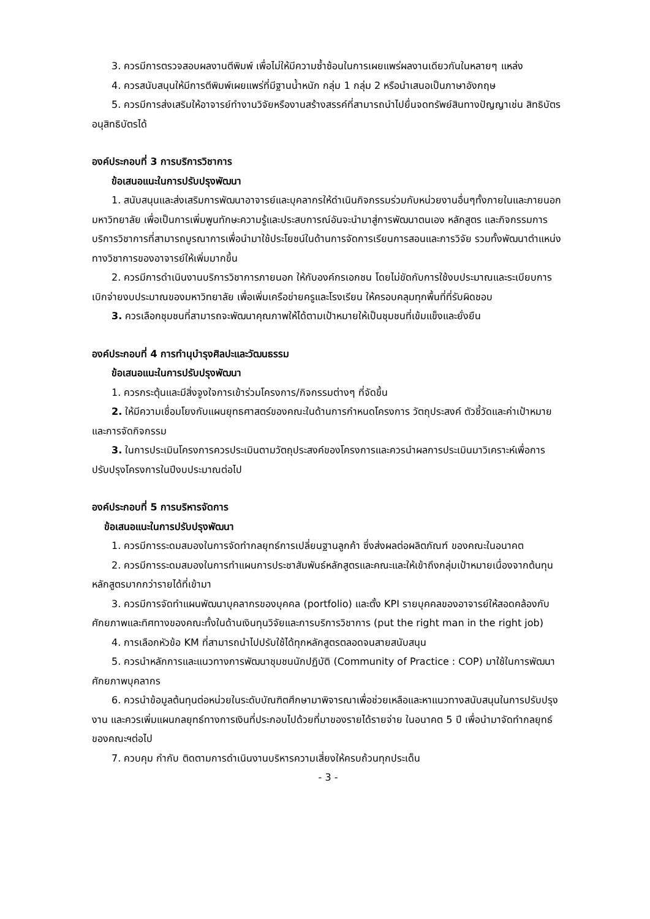3. ควรมีการตรวจสอบผลงานตีพิมพ์ เพื่อไม่ให้มีความซ้ำซ้อนในการเผยแพร่ผลงานเดียวกันในหลายๆ แหล่ง
4. ควรสนับสนุนให้มีการตีพิมพ์เผยแพร่ที่มีฐานน้ำหนัก กลุ่ม 1 กลุ่ม 2 หรือนำเสนอเป็นภาษาอังกฤษ
5. ควรมีการส่งเสริมให้อาจารย์ทำงานวิจัยหรืองานสร้างสรรค์ที่สามารถนำไปยื่นจดทรัพย์สินทางปัญญาเช่น สิทธิบัตร อนุสิทธิบัตรได้
องค์ประกอบที่ 3 การบริการวิชาการ
ข้อเสนอแนะในการปรับปรุงพัฒนา
1. สนับสนุนและส่งเสริมการพัฒนาอาจารย์และบุคลากรให้ดำเนินกิจกรรมร่วมกับหน่วยงานอื่นๆทั้งภายในและภายนอกมหาวิทยาลัย เพื่อเป็นการเพิ่มพูนทักษะความรู้และประสบการณ์อันจะนำมาสู่การพัฒนาตนเอง หลักสูตร และกิจกรรมการบริการวิชาการที่สามารถบูรณาการเพื่อนำมาใช้ประโยชน์ในด้านการจัดการเรียนการสอนและการวิจัย รวมทั้งพัฒนาตำแหน่งทางวิชาการของอาจารย์ให้เพิ่มมากขึ้น
2. ควรมีการดำเนินงานบริการวิชาการภายนอก ให้กับองค์กรเอกชน โดยไม่ขัดกับการใช้งบประมาณและระเบียบการเบิกจ่ายงบประมาณของมหาวิทยาลัย เพื่อเพิ่มเครือข่ายครูและโรงเรียน ให้ครอบคลุมทุกพื้นที่ที่รับผิดชอบ
3. ควรเลือกชุมชนที่สามารถจะพัฒนาคุณภาพให้ได้ตามเป้าหมายให้เป็นชุมชนที่เข้มแข็งและยั่งยืน
องค์ประกอบที่ 4 การทำนุบำรุงศิลปะและวัฒนธรรม
ข้อเสนอแนะในการปรับปรุงพัฒนา
1. ควรกระตุ้นและมีสิ่งจูงใจการเข้าร่วมโครงการ/กิจกรรมต่างๆ ที่จัดขึ้น
2. ให้มีความเชื่อมโยงกับแผนยุทธศาสตร์ของคณะในด้านการกำหนดโครงการ วัตถุประสงค์ ตัวชี้วัดและค่าเป้าหมาย และการจัดกิจกรรม
3. ในการประเมินโครงการควรประเมินตามวัตถุประสงค์ของโครงการและควรนำผลการประเมินมาวิเคราะห์เพื่อการปรับปรุงโครงการในปีงบประมาณต่อไป
องค์ประกอบที่ 5 การบริหารจัดการ
ข้อเสนอแนะในการปรับปรุงพัฒนา
1. ควรมีการระดมสมองในการจัดทำกลยุทธ์การเปลี่ยนฐานลูกค้า ซึ่งส่งผลต่อผลิตภัณฑ์ ของคณะในอนาคต
2. ควรมีการระดมสมองในการทำแผนการประชาสัมพันธ์หลักสูตรและคณะและให้เข้าถึงกลุ่มเป้าหมายเนื่องจากต้นทุนหลักสูตรมากกว่ารายได้ที่เข้ามา
3. ควรมีการจัดทำแผนพัฒนาบุคลากรของบุคคล (portfolio) และตั้ง KPI รายบุคคลของอาจารย์ให้สอดคล้องกับศักยภาพและทิศทางของคณะทั้งในด้านเงินทุนวิจัยและการบริการวิชาการ (put the right man in the right job)
4. การเลือกหัวข้อ KM ที่สามารถนำไปปรับใช้ได้ทุกหลักสูตรตลอดจนสายสนับสนุน
5. ควรนำหลักการและแนวทางการพัฒนาชุมชนนักปฏิบัติ (Community of Practice : COP) มาใช้ในการพัฒนาศักยภาพบุคลากร
6. ควรนำข้อมูลต้นทุนต่อหน่วยในระดับบัณฑิตศึกษามาพิจารณาเพื่อช่วยเหลือและหาแนวทางสนับสนุนในการปรับปรุงงาน และควรเพิ่มแผนกลยุทธ์ทางการเงินที่ประกอบไปด้วยที่มาของรายได้รายจ่าย ในอนาคต 5 ปี เพื่อนำมาจัดทำกลยุทธ์ของคณะฯต่อไป
7. ควบคุม กำกับ ติดตามการดำเนินงานบริหารความเสี่ยงให้ครบถ้วนทุกประเด็น
- 3 -